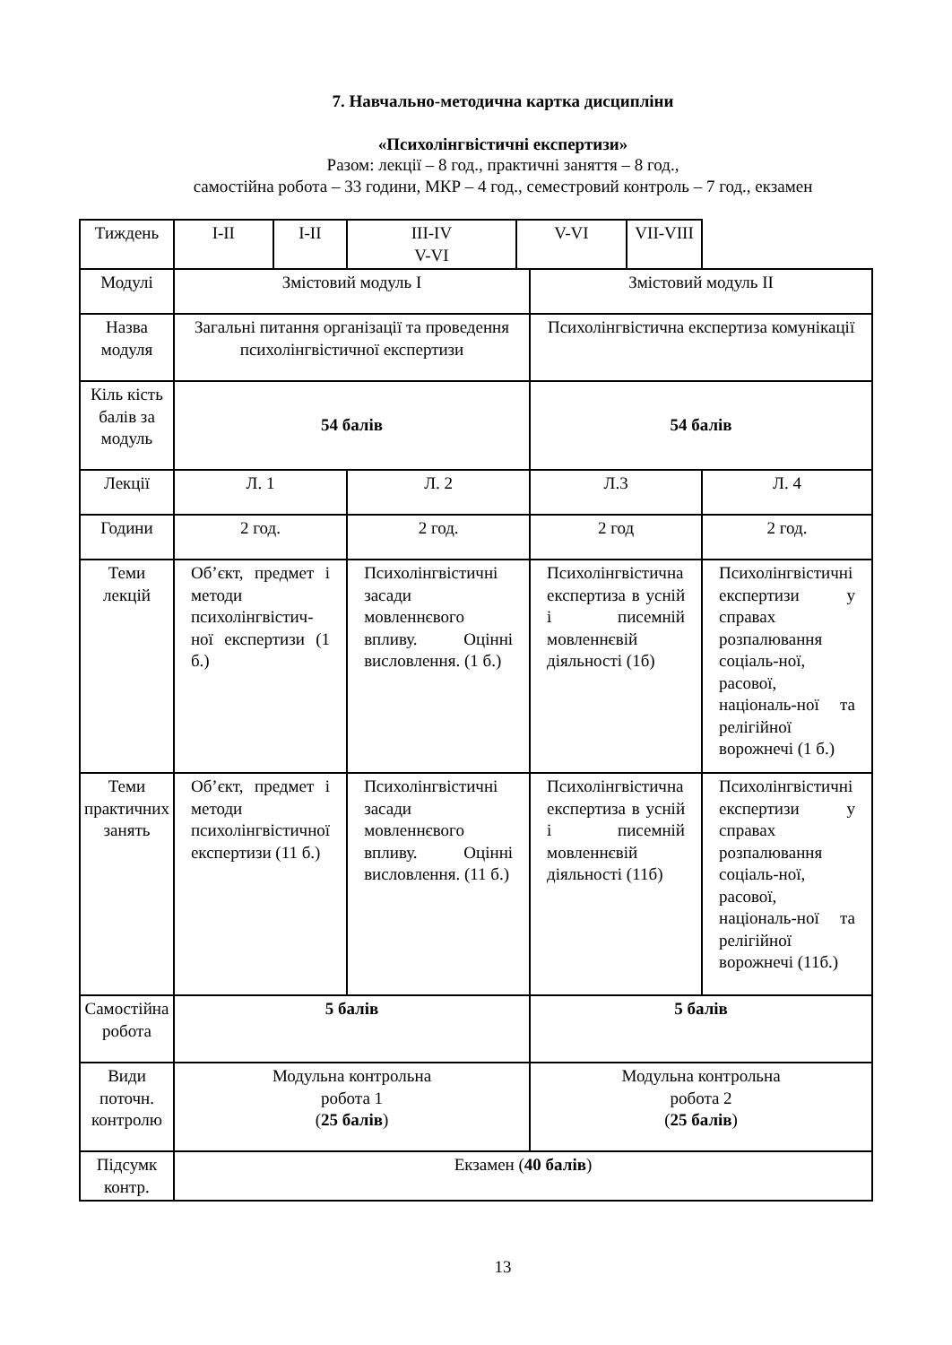7. Навчально-методична картка дисципліни
«Психолінгвістичні експертизи»
Разом: лекції – 8 год., практичні заняття – 8 год.,
самостійна робота – 33 години, МКР – 4 год., семестровий контроль – 7 год., екзамен
| Тиждень | І-ІІ | І-ІІ | ІІІ-IV V-VI | V-VI | | VII-VIII | |
| Модулі | Змістовий модуль І | | | | Змістовий модуль ІІ | | |
| Назва модуля | Загальні питання організації та проведення психолінгвістичної експертизи | | | | Психолінгвістична експертиза комунікації | | |
| Кіль кість балів за модуль | 54 балів | | | | 54 балів | | |
| Лекції | Л. 1 | | Л. 2 | | Л.3 | | Л. 4 |
| Години | 2 год. | | 2 год. | | 2 год | | 2 год. |
| Теми лекцій | Об’єкт, предмет і методи психолінгвістич-ної експертизи (1 б.) | | Психолінгвістичні засади мовленнєвого впливу. Оцінні висловлення. (1 б.) | | Психолінгвістична експертиза в усній і писемній мовленнєвій діяльності (1б) | | Психолінгвістичні експертизи у справах розпалювання соціаль-ної, расової, національ-ної та релігійної ворожнечі (1 б.) |
| Теми практичних занять | Об’єкт, предмет і методи психолінгвістичної експертизи (11 б.) | | Психолінгвістичні засади мовленнєвого впливу. Оцінні висловлення. (11 б.) | | Психолінгвістична експертиза в усній і писемній мовленнєвій діяльності (11б) | | Психолінгвістичні експертизи у справах розпалювання соціаль-ної, расової, національ-ної та релігійної ворожнечі (11б.) |
| Самостійна робота | 5 балів | | | | 5 балів | | |
| Види поточн. контролю | Модульна контрольна робота 1 ( 25 балів ) | | | | Модульна контрольна робота 2 ( 25 балів ) | | |
| Підсумк контр. | Екзамен ( 40 балів ) | | | | | | |
13